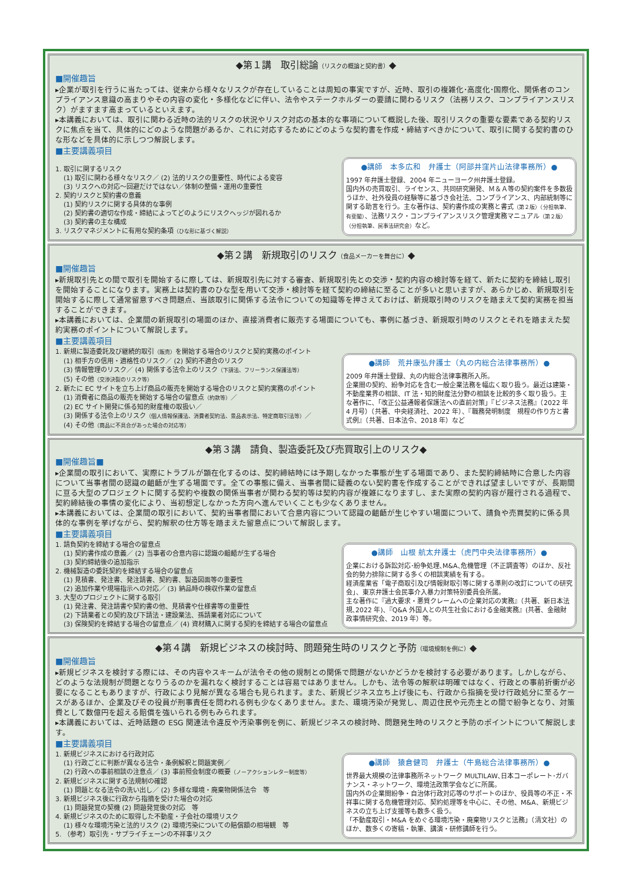◆第１講　取引総論（リスクの概論と契約書）◆
■開催趣旨
▸企業が取引を行うに当たっては、従来から様々なリスクが存在していることは周知の事実ですが、近時、取引の複雑化･高度化･国際化、関係者のコンプライアンス意識の高まりやその内容の変化・多様化などに伴い、法令やステークホルダーの要請に関わるリスク（法務リスク、コンプライアンスリスク）がますます高まっているといえます。
▸本講義においては、取引に関わる近時の法的リスクの状況やリスク対応の基本的な事項について概説した後、取引リスクの重要な要素である契約リスクに焦点を当て、具体的にどのような問題があるか、これに対応するためにどのような契約書を作成・締結すべきかについて、取引に関する契約書のひな形などを具体的に示しつつ解説します。
■主要講義項目
1. 取引に関するリスク
(1) 取引に関わる様々なリスク／ (2) 法的リスクの重要性、時代による変容
(3) リスクへの対応～回避だけではない／体制の整備・運用の重要性
2. 契約リスクと契約書の意義
(1) 契約リスクに関する具体的な事例
(2) 契約書の適切な作成・締結によってどのようにリスクヘッジが図れるか
(3) 契約書の主な構成
3. リスクマネジメントに有用な契約条項（ひな形に基づく解説）
●講師　本多広和　弁護士（阿部井窪片山法律事務所）●
1997 年弁護士登録、2004 年ニューヨーク州弁護士登録。
国内外の売買取引、ライセンス、共同研究開発、Ｍ＆Ａ等の契約案件を多数扱うほか、社外役員の経験等に基づき会社法、コンプライアンス、内部統制等に関する助言を行う。主な著作は、契約書作成の実務と書式（第２版）（分担執筆、有斐閣）、法務リスク・コンプライアンスリスク管理実務マニュアル（第２版）（分担執筆、民事法研究会）など。
◆第２講　新規取引のリスク（食品メーカーを舞台に）◆
■開催趣旨
▸新規取引先との間で取引を開始するに際しては、新規取引先に対する審査、新規取引先との交渉・契約内容の検討等を経て、新たに契約を締結し取引を開始することになります。実務上は契約書のひな型を用いて交渉・検討等を経て契約の締結に至ることが多いと思いますが、あらかじめ、新規取引を開始するに際して通常留意すべき問題点、当該取引に関係する法令についての知識等を押さえておけば、新規取引時のリスクを踏まえて契約実務を担当することができます。
▸本講義においては、企業間の新規取引の場面のほか、直接消費者に販売する場面についても、事例に基づき、新規取引時のリスクとそれを踏まえた契約実務のポイントについて解説します。
■主要講義項目
1. 新規に製造委託及び継続的取引（販売）を開始する場合のリスクと契約実務のポイント
(1) 相手方の信用・適格性のリスク／ (2) 契約不適合のリスク
(3) 情報管理のリスク／ (4) 関係する法令上のリスク（下請法、フリーランス保護法等）
(5) その他（交渉決裂のリスク等）
2. 新たに EC サイトを立ち上げ商品の販売を開始する場合のリスクと契約実務のポイント
(1) 消費者に商品の販売を開始する場合の留意点（約款等）／
(2) EC サイト開発に係る知的財産権の取扱い／
(3) 関係する法令上のリスク（個人情報保護法、消費者契約法、景品表示法、特定商取引法等）／
(4) その他（商品に不具合があった場合の対応等）
●講師　荒井康弘弁護士（丸の内総合法律事務所）●
2009 年弁護士登録、丸の内総合法律事務所入所。
企業間の契約、紛争対応を含む一般企業法務を幅広く取り扱う。最近は建築・不動産業界の相談、IT 法・知的財産法分野の相談を比較的多く取り扱う。主な著作に､「改正公益通報者保護法への直前対策」『ビジネス法務』（2022 年 4 月号）（共著、中央経済社、2022 年）、『職務発明制度　規程の作り方と書式例』（共著、日本法令、2018 年）など
◆第３講　請負、製造委託及び売買取引上のリスク◆
■開催趣旨■
▸企業間の取引において、実際にトラブルが顕在化するのは、契約締結時には予期しなかった事態が生ずる場面であり、また契約締結時に合意した内容について当事者間の認識の齟齬が生ずる場面です。全ての事態に備え、当事者間に疑義のない契約書を作成することができれば望ましいですが、長期間に亘る大型のプロジェクトに関する契約や複数の関係当事者が関わる契約等は契約内容が複雑になりますし、また実際の契約内容が履行される過程で、契約締結後の事情の変化により、当初想定しなかった方向へ進んでいくことも少なくありません。
▸本講義においては、企業間の取引において、契約当事者間において合意内容について認識の齟齬が生じやすい場面について、請負や売買契約に係る具体的な事例を挙げながら、契約解釈の仕方等を踏まえた留意点について解説します。
■主要講義項目
1. 請負契約を締結する場合の留意点
(1) 契約書作成の意義／ (2) 当事者の合意内容に認識の齟齬が生ずる場合
(3) 契約締結後の追加指示
2. 機械製造の委託契約を締結する場合の留意点
(1) 見積書、発注書、発注請書、契約書、製造図面等の重要性
(2) 追加作業や現場指示への対応／ (3) 納品時の検収作業の留意点
3. 大型のプロジェクトに関する取引
(1) 発注書、発注請書や契約書の他、見積書や仕様書等の重要性
(2) 下請業者との契約及び下請法・建設業法、孫請業者対応について
(3) 保険契約を締結する場合の留意点／ (4) 資材購入に関する契約を締結する場合の留意点
●講師　山根 航太弁護士（虎門中央法律事務所）●
企業における訴訟対応･紛争処理､M&A､危機管理（不正調査等）のほか、反社会的勢力排除に関する多くの相談実績を有する。
経済産業省「電子商取引及び情報財取引等に関する準則の改訂についての研究会」、東京弁護士会民事介入暴力対策特別委員会所属。
主な著作に『過大要求・悪質クレームへの企業対応の実務』（共著、新日本法規､2022 年)､『Q&A 外国人との共生社会における金融実務』(共著、金融財政事情研究会、2019 年）等。
◆第４講　新規ビジネスの検討時、問題発生時のリスクと予防（環境規制を例に）◆
■開催趣旨
▸新規ビジネスを検討する際には、その内容やスキームが法令その他の規制との関係で問題がないかどうかを検討する必要があります。しかしながら、どのような法規制が問題となりうるのかを漏れなく検討することは容易ではありません。しかも、法令等の解釈は明確ではなく、行政との事前折衝が必要になることもありますが、行政により見解が異なる場合も見られます。また、新規ビジネス立ち上げ後にも、行政から指摘を受け行政処分に至るケースがあるほか、企業及びその役員が刑事責任を問われる例も少なくありません。また、環境汚染が発覚し、周辺住民や元売主との間で紛争となり、対策費として数億円を超える賠償を強いられる例もみられます。
▸本講義においては、近時話題の ESG 関連法令違反や汚染事例を例に、新規ビジネスの検討時、問題発生時のリスクと予防のポイントについて解説します。
■主要講義項目
1. 新規ビジネスにおける行政対応
(1) 行政ごとに判断が異なる法令・条例解釈と問題実例／
(2) 行政への事前相談の注意点／ (3) 事前照会制度の概要（ノーアクションレター制度等）
2. 新規ビジネスに関する法規制の確認
(1) 問題となる法令の洗い出し／ (2) 多様な環境・廃棄物関係法令　等
3. 新規ビジネス後に行政から指摘を受けた場合の対応
(1) 問題発覚の契機 (2) 問題発覚後の対応　等
4. 新規ビジネスのために取得した不動産・子会社の環境リスク
(1) 様々な環境汚染と法的リスク (2) 環境汚染についての賠償額の相場観　等
5. （参考）取引先・サプライチェーンの不祥事リスク
●講師　猿倉健司　弁護士（牛島総合法律事務所）●
世界最大規模の法律事務所ネットワーク MULTILAW､日本コーポレート･ガバナンス・ネットワーク、環境法政策学会などに所属。
国内外の企業間紛争・自治体行政対応等のサポートのほか、役員等の不正・不祥事に関する危機管理対応、契約処理等を中心に、その他、M&A、新規ビジネスの立ち上げ支援等も数多く扱う。
「不動産取引・M&A をめぐる環境汚染・廃棄物リスクと法務」（清文社）のほか、数多くの寄稿・執筆、講演・研修講師を行う。